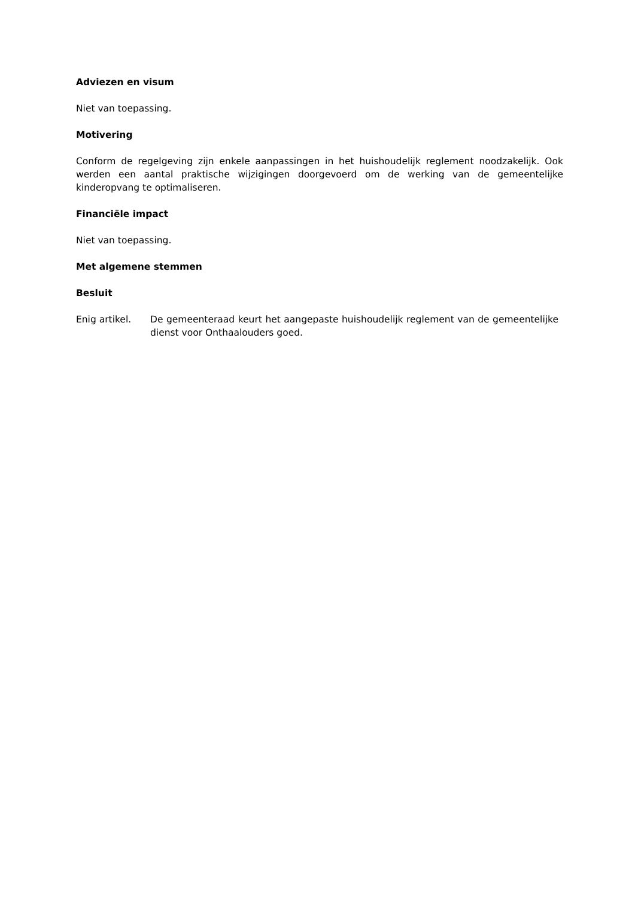Adviezen en visum
Niet van toepassing.
Motivering
Conform de regelgeving zijn enkele aanpassingen in het huishoudelijk reglement noodzakelijk. Ook werden een aantal praktische wijzigingen doorgevoerd om de werking van de gemeentelijke kinderopvang te optimaliseren.
Financiële impact
Niet van toepassing.
Met algemene stemmen
Besluit
Enig artikel. De gemeenteraad keurt het aangepaste huishoudelijk reglement van de gemeentelijke dienst voor Onthaalouders goed.